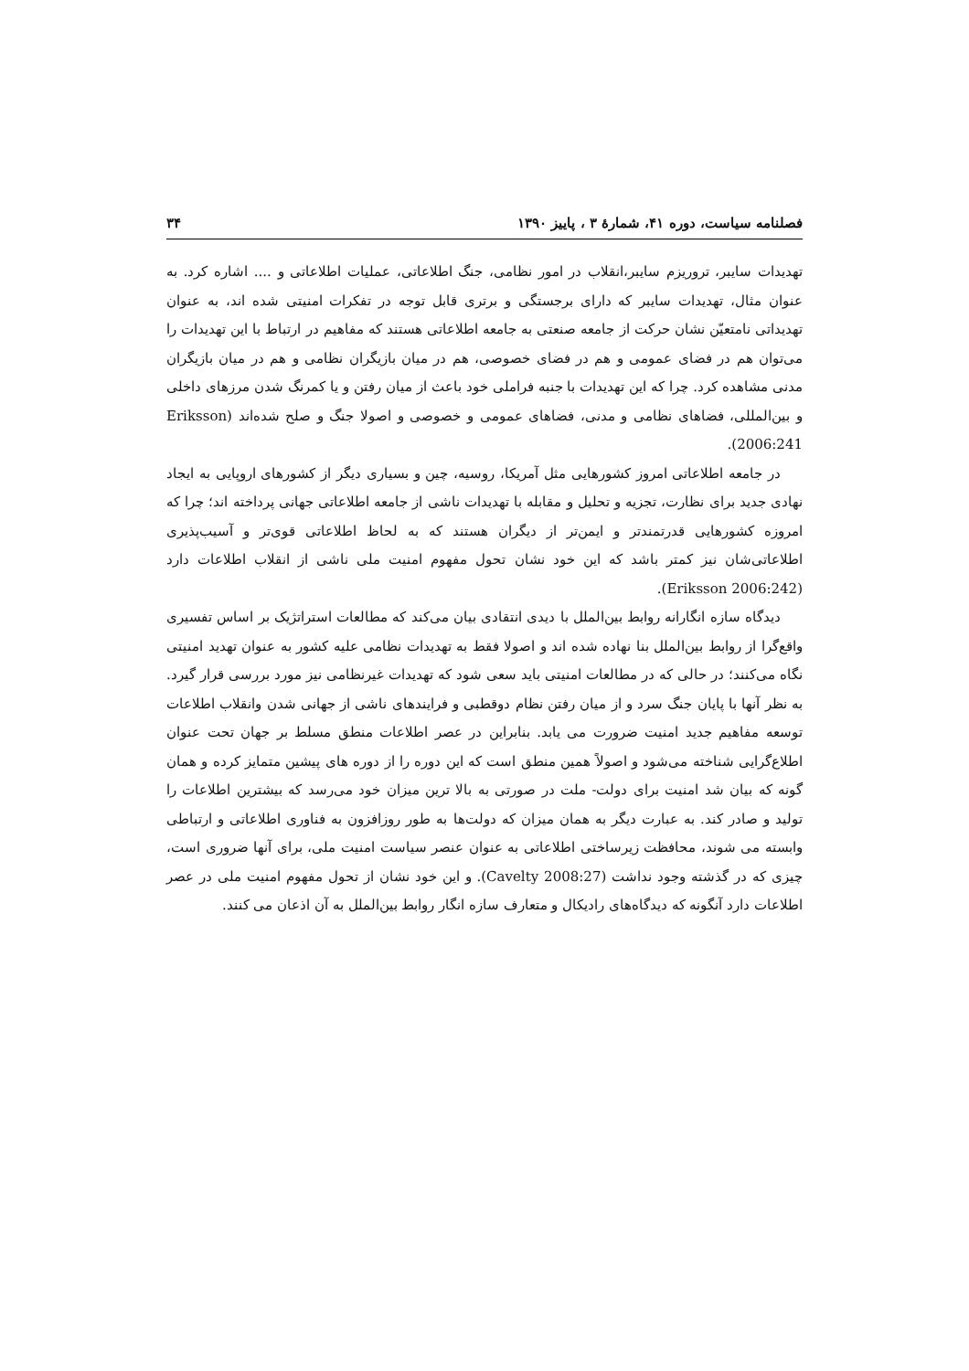فصلنامه سیاست، دوره ۴۱، شمارهٔ ۳ ، پاییز ۱۳۹۰ ۳۴
تهدیدات سایبر، تروریزم سایبر،انقلاب در امور نظامی، جنگ اطلاعاتی، عملیات اطلاعاتی و .... اشاره کرد. به عنوان مثال، تهدیدات سایبر که دارای برجستگی و برتری قابل توجه در تفکرات امنیتی شده اند، به عنوان تهدیداتی نامتعیّن نشان حرکت از جامعه صنعتی به جامعه اطلاعاتی هستند که مفاهیم در ارتباط با این تهدیدات را می‌توان هم در فضای عمومی و هم در فضای خصوصی، هم در میان بازیگران نظامی و هم در میان بازیگران مدنی مشاهده کرد. چرا که این تهدیدات با جنبه فراملی خود باعث از میان رفتن و یا کمرنگ شدن مرزهای داخلی و بین‌المللی، فضاهای نظامی و مدنی، فضاهای عمومی و خصوصی و اصولا جنگ و صلح شده‌اند (Eriksson 2006:241).
در جامعه اطلاعاتی امروز کشورهایی مثل آمریکا، روسیه، چین و بسیاری دیگر از کشورهای اروپایی به ایجاد نهادی جدید برای نظارت، تجزیه و تحلیل و مقابله با تهدیدات ناشی از جامعه اطلاعاتی جهانی پرداخته اند؛ چرا که امروزه کشورهایی قدرتمندتر و ایمن‌تر از دیگران هستند که به لحاظ اطلاعاتی قوی‌تر و آسیب‌پذیری اطلاعاتی‌شان نیز کمتر باشد که این خود نشان تحول مفهوم امنیت ملی ناشی از انقلاب اطلاعات دارد (Eriksson 2006:242).
دیدگاه سازه انگارانه روابط بین‌الملل با دیدی انتقادی بیان می‌کند که مطالعات استراتژیک بر اساس تفسیری واقع‌گرا از روابط بین‌الملل بنا نهاده شده اند و اصولا فقط به تهدیدات نظامی علیه کشور به عنوان تهدید امنیتی نگاه می‌کنند؛ در حالی که در مطالعات امنیتی باید سعی شود که تهدیدات غیرنظامی نیز مورد بررسی قرار گیرد. به نظر آنها با پایان جنگ سرد و از میان رفتن نظام دوقطبی و فرایندهای ناشی از جهانی شدن وانقلاب اطلاعات توسعه مفاهیم جدید امنیت ضرورت می یابد. بنابراین در عصر اطلاعات منطق مسلط بر جهان تحت عنوان اطلاع‌گرایی شناخته می‌شود و اصولاً همین منطق است که این دوره را از دوره های پیشین متمایز کرده و همان گونه که بیان شد امنیت برای دولت- ملت در صورتی به بالا ترین میزان خود می‌رسد که بیشترین اطلاعات را تولید و صادر کند. به عبارت دیگر به همان میزان که دولت‌ها به طور روزافزون به فناوری اطلاعاتی و ارتباطی وابسته می شوند، محافظت زیرساختی اطلاعاتی به عنوان عنصر سیاست امنیت ملی، برای آنها ضروری است، چیزی که در گذشته وجود نداشت (Cavelty 2008:27). و این خود نشان از تحول مفهوم امنیت ملی در عصر اطلاعات دارد آنگونه که دیدگاه‌های رادیکال و متعارف سازه انگار روابط بین‌الملل به آن اذعان می کنند.